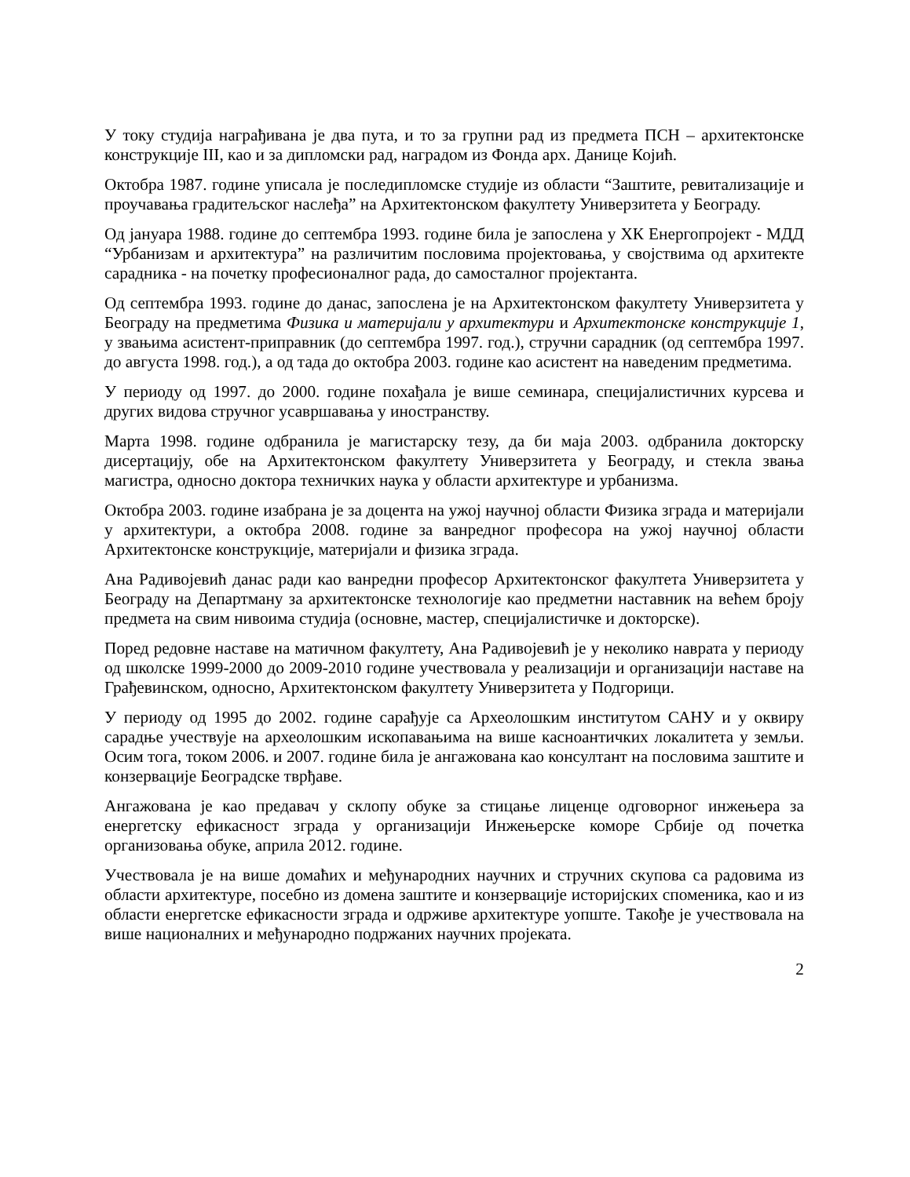У току студија награђивана је два пута, и то за групни рад из предмета ПСН – архитектонске конструкције III, као и за дипломски рад, наградом из Фонда арх. Данице Којић.
Октобра 1987. године уписала је последипломске студије из области “Заштите, ревитализације и проучавања градитељског наслеђа” на Архитектонском факултету Универзитета у Београду.
Од јануара 1988. године до септембра 1993. године била је запослена у ХК Енергопројект - МДД “Урбанизам и архитектура” на различитим пословима пројектовања, у својствима од архитекте сарадника - на почетку професионалног рада, до самосталног пројектанта.
Од септембра 1993. године до данас, запослена је на Архитектонском факултету Универзитета у Београду на предметима Физика и материјали у архитектури и Архитектонске конструкције 1, у звањима асистент-приправник (до септембра 1997. год.), стручни сарадник (од септембра 1997. до августа 1998. год.), а од тада до октобра 2003. године као асистент на наведеним предметима.
У периоду од 1997. до 2000. године похађала је више семинара, специјалистичних курсева и других видова стручног усавршавања у иностранству.
Марта 1998. године одбранила је магистарску тезу, да би маја 2003. одбранила докторску дисертацију, обе на Архитектонском факултету Универзитета у Београду, и стекла звања магистра, односно доктора техничких наука у области архитектуре и урбанизма.
Октобра 2003. године изабрана је за доцента на ужој научној области Физика зграда и материјали у архитектури, а октобра 2008. године за ванредног професора на ужој научној области Архитектонске конструкције, материјали и физика зграда.
Ана Радивојевић данас ради као ванредни професор Архитектонског факултета Универзитета у Београду на Департману за архитектонске технологије као предметни наставник на већем броју предмета на свим нивоима студија (основне, мастер, специјалистичке и докторске).
Поред редовне наставе на матичном факултету, Ана Радивојевић је у неколико наврата у периоду од школске 1999-2000 до 2009-2010 године учествовала у реализацији и организацији наставе на Грађевинском, односно, Архитектонском факултету Универзитета у Подгорици.
У периоду од 1995 до 2002. године сарађује са Археолошким институтом САНУ и у оквиру сарадње учествује на археолошким ископавањима на више касноантичких локалитета у земљи. Осим тога, током 2006. и 2007. године била је ангажована као консултант на пословима заштите и конзервације Београдске тврђаве.
Ангажована је као предавач у склопу обуке за стицање лиценце одговорног инжењера за енергетску ефикасност зграда у организацији Инжењерске коморе Србије од почетка организовања обуке, априла 2012. године.
Учествовала је на више домаћих и међународних научних и стручних скупова са радовима из области архитектуре, посебно из домена заштите и конзервације историјских споменика, као и из области енергетске ефикасности зграда и одрживе архитектуре уопште. Такође је учествовала на више националних и међународно подржаних научних пројеката.
2